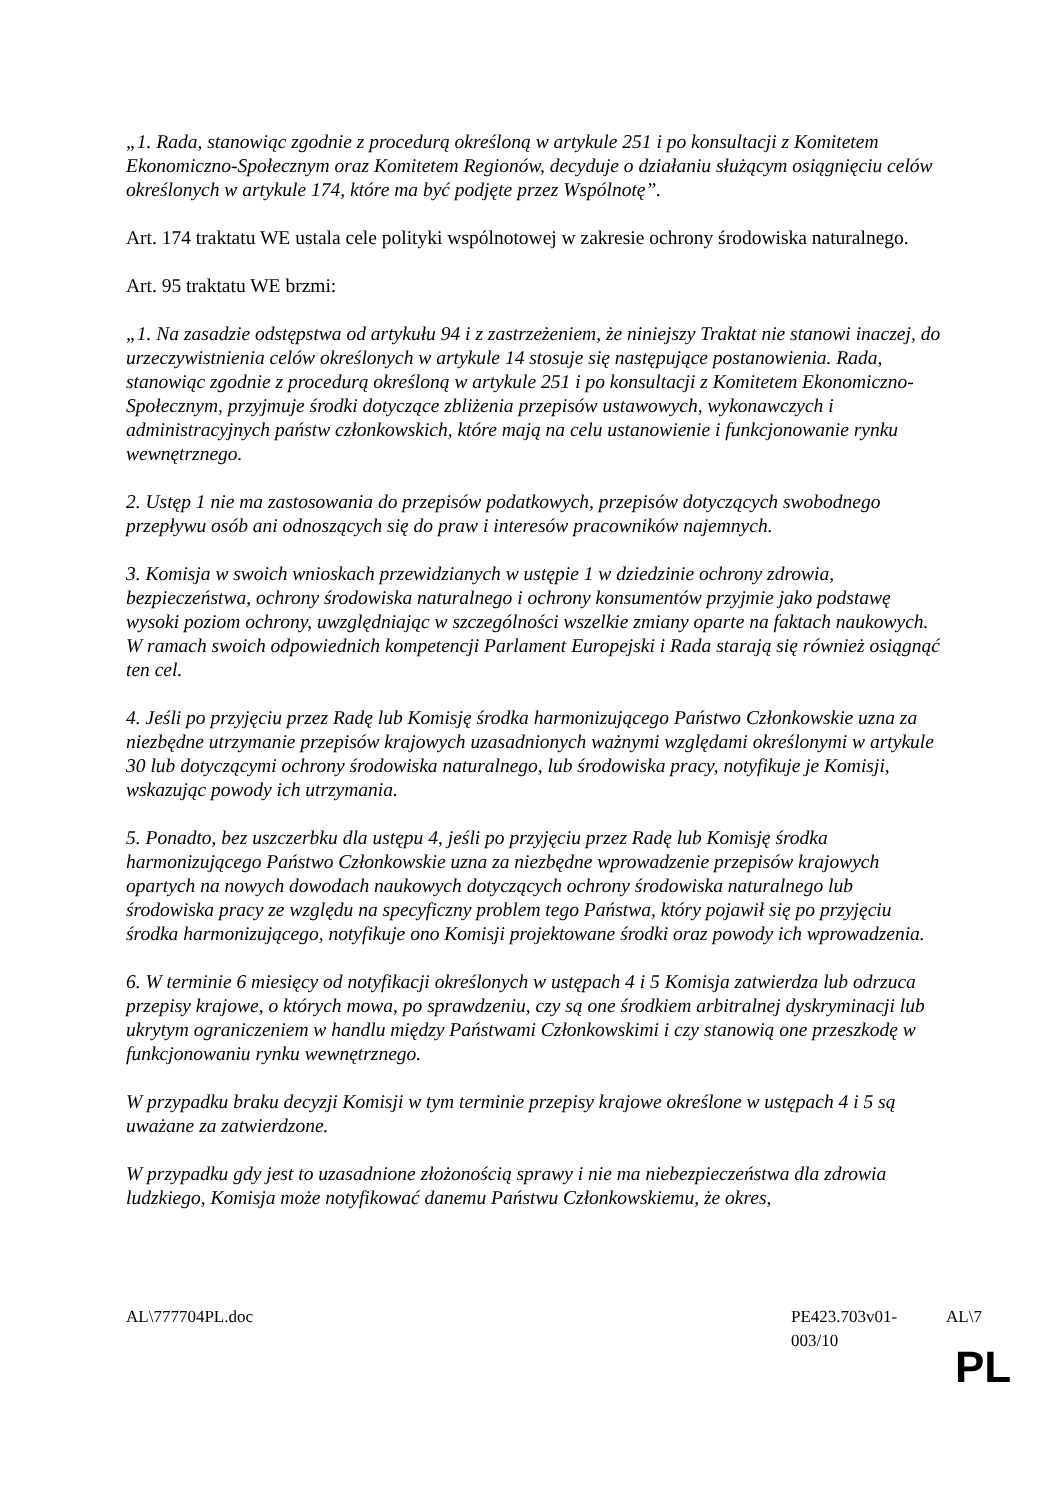„1. Rada, stanowiąc zgodnie z procedurą określoną w artykule 251 i po konsultacji z Komitetem Ekonomiczno-Społecznym oraz Komitetem Regionów, decyduje o działaniu służącym osiągnięciu celów określonych w artykule 174, które ma być podjęte przez Wspólnotę”.
Art. 174 traktatu WE ustala cele polityki wspólnotowej w zakresie ochrony środowiska naturalnego.
Art. 95 traktatu WE brzmi:
„1. Na zasadzie odstępstwa od artykułu 94 i z zastrzeżeniem, że niniejszy Traktat nie stanowi inaczej, do urzeczywistnienia celów określonych w artykule 14 stosuje się następujące postanowienia. Rada, stanowiąc zgodnie z procedurą określoną w artykule 251 i po konsultacji z Komitetem Ekonomiczno-Społecznym, przyjmuje środki dotyczące zbliżenia przepisów ustawowych, wykonawczych i administracyjnych państw członkowskich, które mają na celu ustanowienie i funkcjonowanie rynku wewnętrznego.
2. Ustęp 1 nie ma zastosowania do przepisów podatkowych, przepisów dotyczących swobodnego przepływu osób ani odnoszących się do praw i interesów pracowników najemnych.
3. Komisja w swoich wnioskach przewidzianych w ustępie 1 w dziedzinie ochrony zdrowia, bezpieczeństwa, ochrony środowiska naturalnego i ochrony konsumentów przyjmie jako podstawę wysoki poziom ochrony, uwzględniając w szczególności wszelkie zmiany oparte na faktach naukowych. W ramach swoich odpowiednich kompetencji Parlament Europejski i Rada starają się również osiągnąć ten cel.
4. Jeśli po przyjęciu przez Radę lub Komisję środka harmonizującego Państwo Członkowskie uzna za niezbędne utrzymanie przepisów krajowych uzasadnionych ważnymi względami określonymi w artykule 30 lub dotyczącymi ochrony środowiska naturalnego, lub środowiska pracy, notyfikuje je Komisji, wskazując powody ich utrzymania.
5. Ponadto, bez uszczerbku dla ustępu 4, jeśli po przyjęciu przez Radę lub Komisję środka harmonizującego Państwo Członkowskie uzna za niezbędne wprowadzenie przepisów krajowych opartych na nowych dowodach naukowych dotyczących ochrony środowiska naturalnego lub środowiska pracy ze względu na specyficzny problem tego Państwa, który pojawił się po przyjęciu środka harmonizującego, notyfikuje ono Komisji projektowane środki oraz powody ich wprowadzenia.
6. W terminie 6 miesięcy od notyfikacji określonych w ustępach 4 i 5 Komisja zatwierdza lub odrzuca przepisy krajowe, o których mowa, po sprawdzeniu, czy są one środkiem arbitralnej dyskryminacji lub ukrytym ograniczeniem w handlu między Państwami Członkowskimi i czy stanowią one przeszkodę w funkcjonowaniu rynku wewnętrznego.
W przypadku braku decyzji Komisji w tym terminie przepisy krajowe określone w ustępach 4 i 5 są uważane za zatwierdzone.
W przypadku gdy jest to uzasadnione złożonością sprawy i nie ma niebezpieczeństwa dla zdrowia ludzkiego, Komisja może notyfikować danemu Państwu Członkowskiemu, że okres,
AL\777704PL.doc PE423.703v01-003/10 AL\7
PL